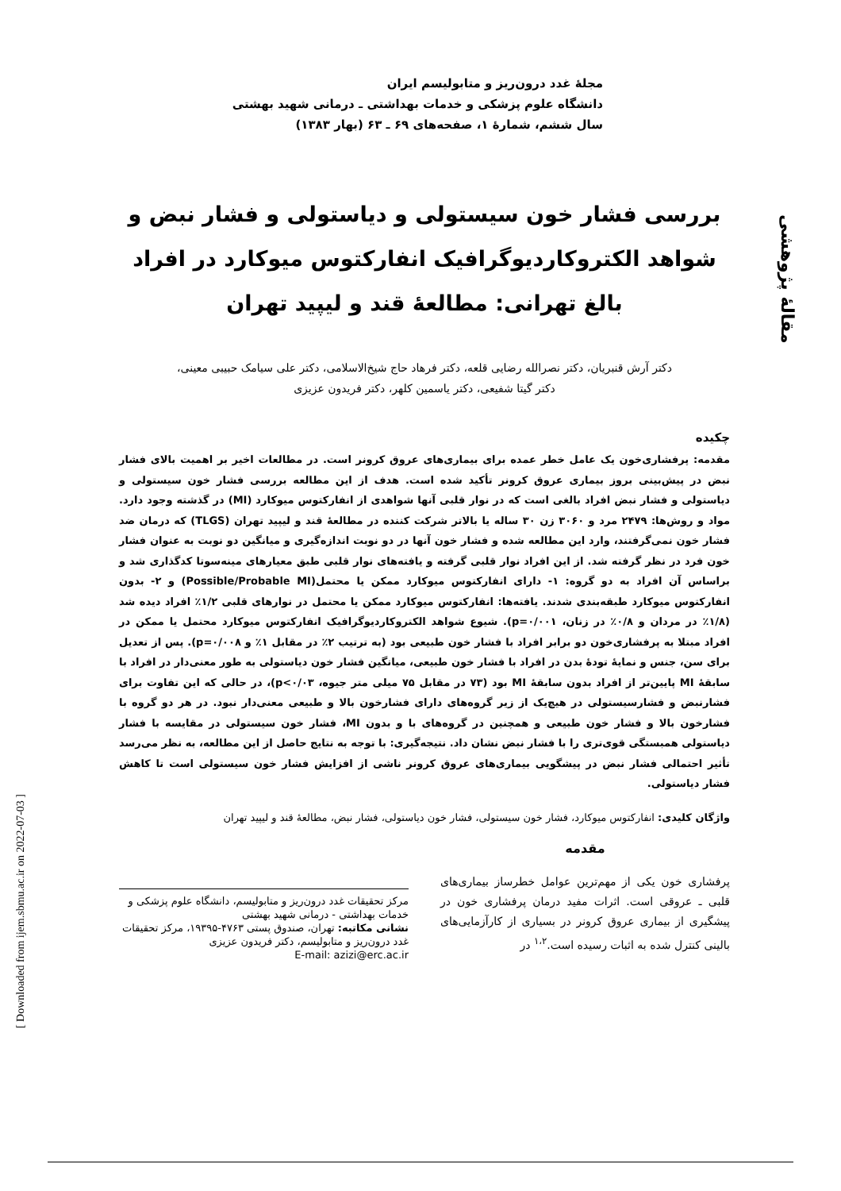مقالهٔ پژوهشی
[ Downloaded from ijem.sbmu.ac.ir on 2022-07-03 ]
مجلهٔ غدد درون‌ریز و متابولیسم ایران
دانشگاه علوم پزشکی و خدمات بهداشتی ـ درمانی شهید بهشتی
سال ششم، شمارهٔ ۱، صفحه‌های ۶۹ ـ ۶۳ (بهار ۱۳۸۳)
بررسی فشار خون سیستولی و دیاستولی و فشار نبض و شواهد الکتروکاردیوگرافیک انفارکتوس میوکارد در افراد بالغ تهرانی: مطالعهٔ قند و لیپید تهران
دکتر آرش قنبریان، دکتر نصرالله رضایی قلعه، دکتر فرهاد حاج شیخ‌الاسلامی، دکتر علی سیامک حبیبی معینی،
دکتر گیتا شفیعی، دکتر یاسمین کلهر، دکتر فریدون عزیزی
چکیده
مقدمه: پرفشاری‌خون یک عامل خطر عمده برای بیماری‌های عروق کرونر است. در مطالعات اخیر بر اهمیت بالای فشار نبض در پیش‌بینی بروز بیماری عروق کرونر تأکید شده است. هدف از این مطالعه بررسی فشار خون سیستولی و دیاستولی و فشار نبض افراد بالغی است که در نوار قلبی آنها شواهدی از انفارکتوس میوکارد (MI) در گذشته وجود دارد. مواد و روش‌ها: ۲۴۷۹ مرد و ۳۰۶۰ زن ۳۰ ساله یا بالاتر شرکت کننده در مطالعهٔ قند و لیپید تهران (TLGS) که درمان ضد فشار خون نمی‌گرفتند، وارد این مطالعه شده و فشار خون آنها در دو نوبت اندازه‌گیری و میانگین دو نوبت به عنوان فشار خون فرد در نظر گرفته شد. از این افراد نوار قلبی گرفته و یافته‌های نوار قلبی طبق معیارهای مینه‌سوتا کدگذاری شد و براساس آن افراد به دو گروه: ۱- دارای انفارکتوس میوکارد ممکن یا محتمل(Possible/Probable MI) و ۲- بدون انفارکتوس میوکارد طبقه‌بندی شدند. یافته‌ها: انفارکتوس میوکارد ممکن یا محتمل در نوارهای قلبی ۱/۲٪ افراد دیده شد (۱/۸٪ در مردان و ۰/۸٪ در زنان، ۰/۰۰۱=p). شیوع شواهد الکتروکاردیوگرافیک انفارکتوس میوکارد محتمل یا ممکن در افراد مبتلا به پرفشاری‌خون دو برابر افراد با فشار خون طبیعی بود (به ترتیب ۲٪ در مقابل ۱٪ و ۰/۰۰۸=p). پس از تعدیل برای سن، جنس و نمایهٔ تودهٔ بدن در افراد با فشار خون طبیعی، میانگین فشار خون دیاستولی به طور معنی‌دار در افراد با سابقهٔ MI پایین‌تر از افراد بدون سابقهٔ MI بود (۷۳ در مقابل ۷۵ میلی متر جیوه، p<۰/۰۳)، در حالی که این تفاوت برای فشارنبض و فشارسیستولی در هیچ‌یک از زیر گروه‌های دارای فشارخون بالا و طبیعی معنی‌دار نبود. در هر دو گروه با فشارخون بالا و فشار خون طبیعی و همچنین در گروه‌های با و بدون MI، فشار خون سیستولی در مقایسه با فشار دیاستولی همبستگی قوی‌تری را با فشار نبض نشان داد. نتیجه‌گیری: با توجه به نتایج حاصل از این مطالعه، به نظر می‌رسد تأثیر احتمالی فشار نبض در پیشگویی بیماری‌های عروق کرونر ناشی از افزایش فشار خون سیستولی است تا کاهش فشار دیاستولی.
واژگان کلیدی: انفارکتوس میوکارد، فشار خون سیستولی، فشار خون دیاستولی، فشار نبض، مطالعهٔ قند و لیپید تهران
مقدمه
پرفشاری خون یکی از مهم‌ترین عوامل خطرساز بیماری‌های قلبی ـ عروقی است. اثرات مفید درمان پرفشاری خون در پیشگیری از بیماری عروق کرونر در بسیاری از کارآزمایی‌های بالینی کنترل شده به اثبات رسیده است.<sup>۱،۲</sup> در
مرکز تحقیقات غدد درون‌ریز و متابولیسم، دانشگاه علوم پزشکی و خدمات بهداشتی - درمانی شهید بهشتی
نشانی مکاتبه: تهران، صندوق پستی ۴۷۶۳-۱۹۳۹۵، مرکز تحقیقات غدد درون‌ریز و متابولیسم، دکتر فریدون عزیزی
E-mail: azizi@erc.ac.ir